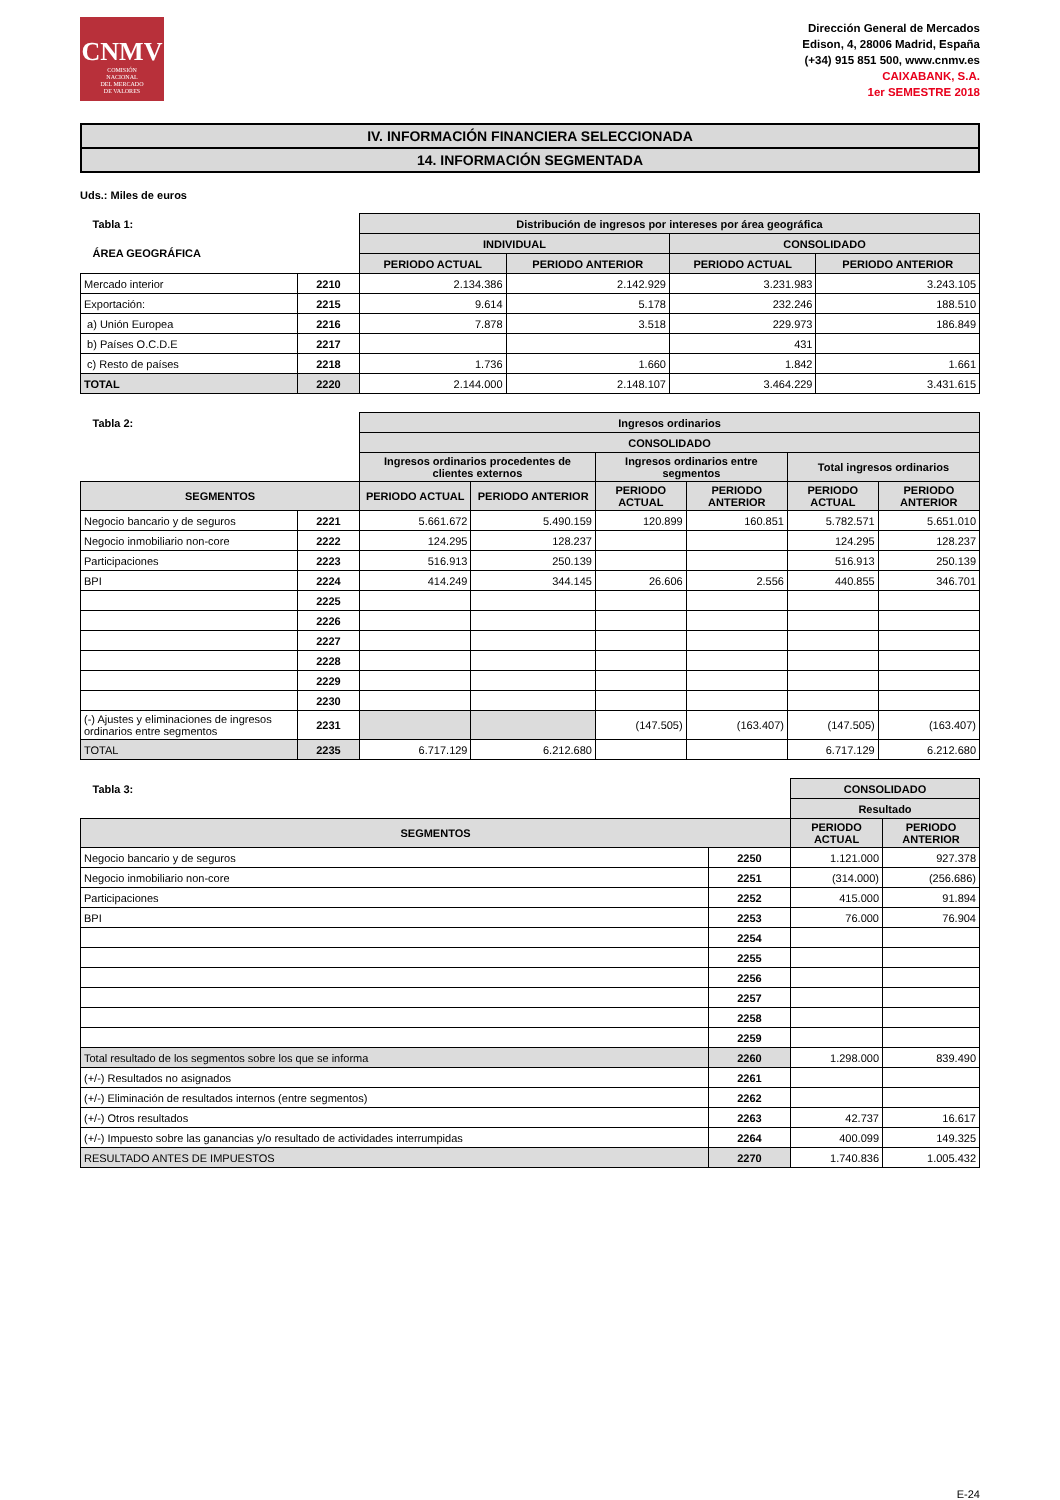CNMV
COMISIÓN
NACIONAL
DEL MERCADO
DE VALORES
Dirección General de Mercados
Edison, 4, 28006 Madrid, España
(+34) 915 851 500, www.cnmv.es
CAIXABANK, S.A.
1er SEMESTRE 2018
IV. INFORMACIÓN FINANCIERA SELECCIONADA
14. INFORMACIÓN SEGMENTADA
Uds.: Miles de euros
| Tabla 1: | | Distribución de ingresos por intereses por área geográfica | | | |
| --- | --- | --- | --- | --- | --- |
| ÁREA GEOGRÁFICA | | INDIVIDUAL | | CONSOLIDADO | |
| | | PERIODO ACTUAL | PERIODO ANTERIOR | PERIODO ACTUAL | PERIODO ANTERIOR |
| Mercado interior | 2210 | 2.134.386 | 2.142.929 | 3.231.983 | 3.243.105 |
| Exportación: | 2215 | 9.614 | 5.178 | 232.246 | 188.510 |
| a) Unión Europea | 2216 | 7.878 | 3.518 | 229.973 | 186.849 |
| b) Países O.C.D.E | 2217 | | | 431 | |
| c) Resto de países | 2218 | 1.736 | 1.660 | 1.842 | 1.661 |
| TOTAL | 2220 | 2.144.000 | 2.148.107 | 3.464.229 | 3.431.615 |
| Tabla 2: | | Ingresos ordinarios | | | | | |
| --- | --- | --- | --- | --- | --- | --- | --- |
| | | CONSOLIDADO | | | | | |
| | | Ingresos ordinarios procedentes de clientes externos | | Ingresos ordinarios entre segmentos | | Total ingresos ordinarios | |
| SEGMENTOS | | PERIODO ACTUAL | PERIODO ANTERIOR | PERIODO ACTUAL | PERIODO ANTERIOR | PERIODO ACTUAL | PERIODO ANTERIOR |
| Negocio bancario y de seguros | 2221 | 5.661.672 | 5.490.159 | 120.899 | 160.851 | 5.782.571 | 5.651.010 |
| Negocio inmobiliario non-core | 2222 | 124.295 | 128.237 | | | 124.295 | 128.237 |
| Participaciones | 2223 | 516.913 | 250.139 | | | 516.913 | 250.139 |
| BPI | 2224 | 414.249 | 344.145 | 26.606 | 2.556 | 440.855 | 346.701 |
| | 2225 | | | | | | |
| | 2226 | | | | | | |
| | 2227 | | | | | | |
| | 2228 | | | | | | |
| | 2229 | | | | | | |
| | 2230 | | | | | | |
| (-) Ajustes y eliminaciones de ingresos ordinarios entre segmentos | 2231 | | | (147.505) | (163.407) | (147.505) | (163.407) |
| TOTAL | 2235 | 6.717.129 | 6.212.680 | | | 6.717.129 | 6.212.680 |
| Tabla 3: | | CONSOLIDADO | |
| --- | --- | --- | --- |
| | | Resultado | |
| SEGMENTOS | | PERIODO ACTUAL | PERIODO ANTERIOR |
| Negocio bancario y de seguros | 2250 | 1.121.000 | 927.378 |
| Negocio inmobiliario non-core | 2251 | (314.000) | (256.686) |
| Participaciones | 2252 | 415.000 | 91.894 |
| BPI | 2253 | 76.000 | 76.904 |
| | 2254 | | |
| | 2255 | | |
| | 2256 | | |
| | 2257 | | |
| | 2258 | | |
| | 2259 | | |
| Total resultado de los segmentos sobre los que se informa | 2260 | 1.298.000 | 839.490 |
| (+/-) Resultados no asignados | 2261 | | |
| (+/-) Eliminación de resultados internos (entre segmentos) | 2262 | | |
| (+/-) Otros resultados | 2263 | 42.737 | 16.617 |
| (+/-) Impuesto sobre las ganancias y/o resultado de actividades interrumpidas | 2264 | 400.099 | 149.325 |
| RESULTADO ANTES DE IMPUESTOS | 2270 | 1.740.836 | 1.005.432 |
E-24